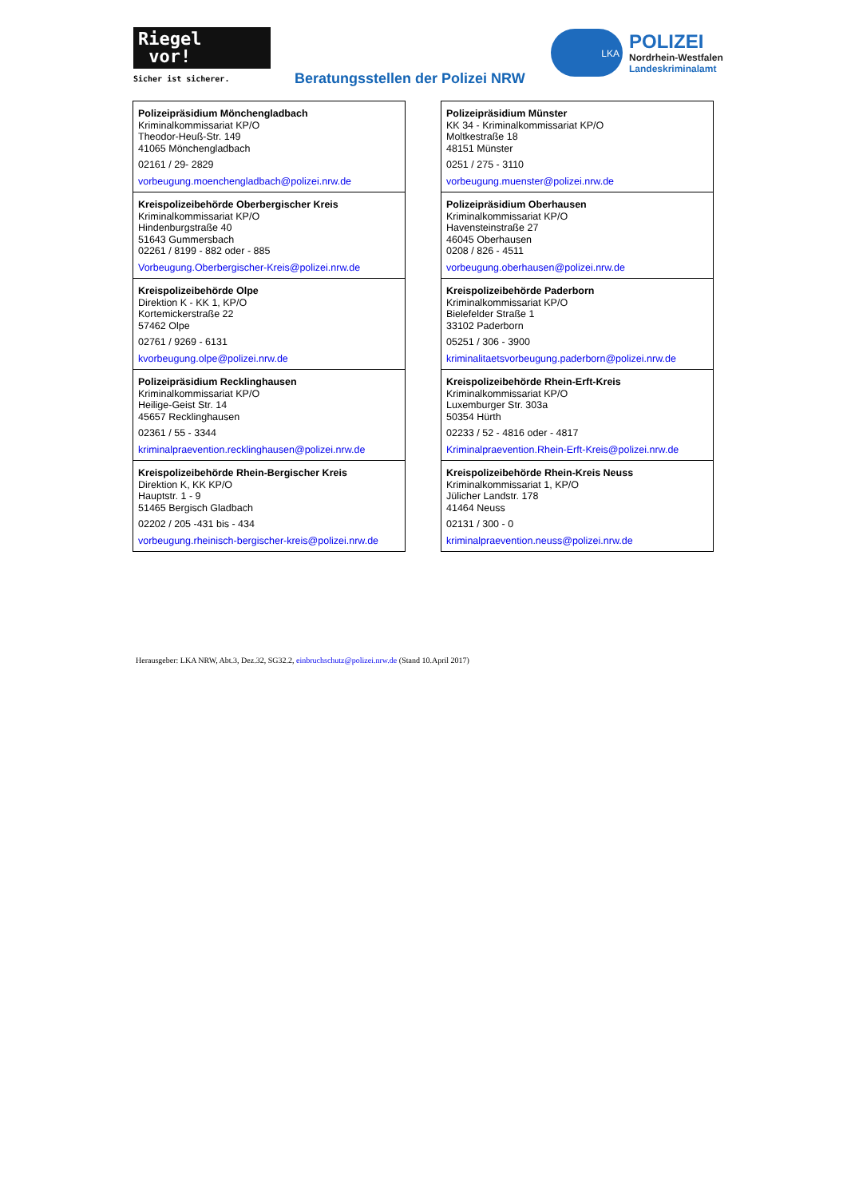Riegel
vor!
Sicher ist sicherer.
Beratungsstellen der Polizei NRW
LKA
POLIZEI
Nordrhein-Westfalen
Landeskriminalamt
| Polizeipräsidium Mönchengladbach Kriminalkommissariat KP/O Theodor-Heuß-Str. 149 41065 Mönchengladbach 02161 / 29- 2829 vorbeugung.moenchengladbach@polizei.nrw.de |
| Kreispolizeibehörde Oberbergischer Kreis Kriminalkommissariat KP/O Hindenburgstraße 40 51643 Gummersbach 02261 / 8199 - 882 oder - 885 Vorbeugung.Oberbergischer-Kreis@polizei.nrw.de |
| Kreispolizeibehörde Olpe Direktion K - KK 1, KP/O Kortemickerstraße 22 57462 Olpe 02761 / 9269 - 6131 kvorbeugung.olpe@polizei.nrw.de |
| Polizeipräsidium Recklinghausen Kriminalkommissariat KP/O Heilige-Geist Str. 14 45657 Recklinghausen 02361 / 55 - 3344 kriminalpraevention.recklinghausen@polizei.nrw.de |
| Kreispolizeibehörde Rhein-Bergischer Kreis Direktion K, KK KP/O Hauptstr. 1 - 9 51465 Bergisch Gladbach 02202 / 205 -431 bis - 434 vorbeugung.rheinisch-bergischer-kreis@polizei.nrw.de |
| Polizeipräsidium Münster KK 34 - Kriminalkommissariat KP/O Moltkestraße 18 48151 Münster 0251 / 275 - 3110 vorbeugung.muenster@polizei.nrw.de |
| Polizeipräsidium Oberhausen Kriminalkommissariat KP/O Havensteinstraße 27 46045 Oberhausen 0208 / 826 - 4511 vorbeugung.oberhausen@polizei.nrw.de |
| Kreispolizeibehörde Paderborn Kriminalkommissariat KP/O Bielefelder Straße 1 33102 Paderborn 05251 / 306 - 3900 kriminalitaetsvorbeugung.paderborn@polizei.nrw.de |
| Kreispolizeibehörde Rhein-Erft-Kreis Kriminalkommissariat KP/O Luxemburger Str. 303a 50354 Hürth 02233 / 52 - 4816 oder - 4817 Kriminalpraevention.Rhein-Erft-Kreis@polizei.nrw.de |
| Kreispolizeibehörde Rhein-Kreis Neuss Kriminalkommissariat 1, KP/O Jülicher Landstr. 178 41464 Neuss 02131 / 300 - 0 kriminalpraevention.neuss@polizei.nrw.de |
Herausgeber: LKA NRW, Abt.3, Dez.32, SG32.2, einbruchschutz@polizei.nrw.de (Stand 10.April 2017)